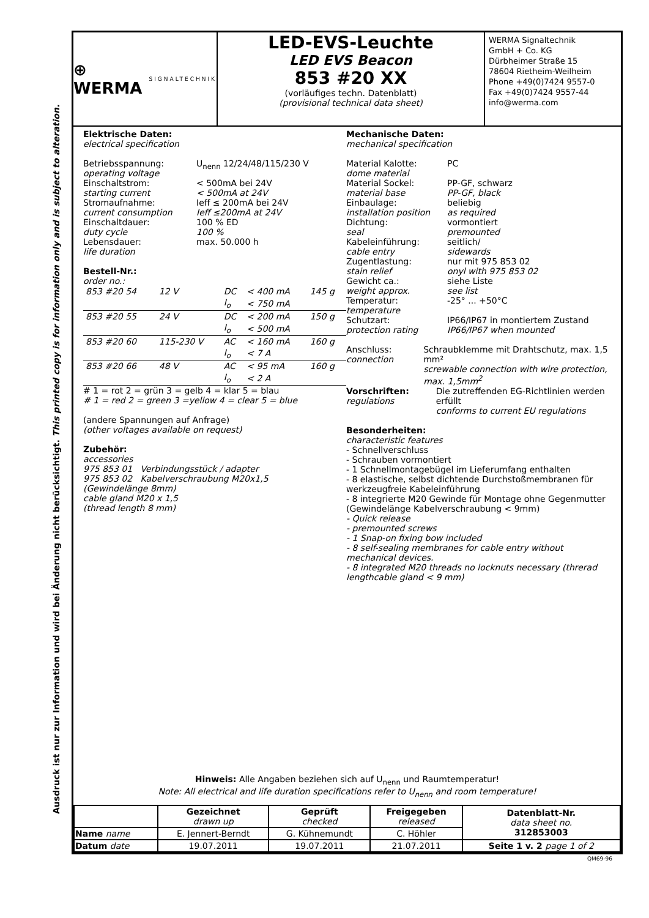Ausdruck ist nur zur Information und wird bei Änderung nicht berücksichtigt. This printed copy is for information only and is subject to alteration.
⊕ WERMA
SIGNALTECHNIK
LED-EVS-Leuchte
LED EVS Beacon
853 #20 XX
(vorläufiges techn. Datenblatt)
(provisional technical data sheet)
WERMA Signaltechnik
GmbH + Co. KG
Dürbheimer Straße 15
78604 Rietheim-Weilheim
Phone +49(0)7424 9557-0
Fax +49(0)7424 9557-44
info@werma.com
Elektrische Daten:
electrical specification
Betriebsspannung:
operating voltage
U<sub>nenn</sub> 12/24/48/115/230 V
Einschaltstrom:
starting current
< 500mA bei 24V
< 500mA at 24V
Stromaufnahme:
current consumption
Ieff ≤ 200mA bei 24V
Ieff ≤200mA at 24V
Einschaltdauer:
duty cycle
100 % ED
100 %
Lebensdauer:
life duration
max. 50.000 h
Bestell-Nr.:
order no.:
| 853 #20 54 | 12 V | DC | < 400 mA | 145 g |
| | | I<sub>o</sub> | < 750 mA | |
| 853 #20 55 | 24 V | DC | < 200 mA | 150 g |
| | | I<sub>o</sub> | < 500 mA | |
| 853 #20 60 | 115-230 V | AC | < 160 mA | 160 g |
| | | I<sub>o</sub> | < 7 A | |
| 853 #20 66 | 48 V | AC | < 95 mA | 160 g |
| | | I<sub>o</sub> | < 2 A | |
# 1 = rot 2 = grün 3 = gelb 4 = klar 5 = blau
# 1 = red 2 = green 3 =yellow 4 = clear 5 = blue
(andere Spannungen auf Anfrage)
(other voltages available on request)
Zubehör:
accessories
975 853 01 Verbindungsstück / adapter
975 853 02 Kabelverschraubung M20x1,5
(Gewindelänge 8mm)
cable gland M20 x 1,5
(thread length 8 mm)
Mechanische Daten:
mechanical specification
Material Kalotte:
dome material
PC
Material Sockel:
material base
PP-GF, schwarz
PP-GF, black
Einbaulage:
installation position
beliebig
as required
Dichtung:
seal
vormontiert
premounted
Kabeleinführung:
cable entry
seitlich/
sidewards
Zugentlastung:
stain relief
nur mit 975 853 02
onyl with 975 853 02
Gewicht ca.:
weight approx.
siehe Liste
see list
Temperatur:
temperature
-25° ... +50°C
Schutzart:
protection rating
IP66/IP67 in montiertem Zustand
IP66/IP67 when mounted
Anschluss:
connection
Schraubklemme mit Drahtschutz, max. 1,5 mm²
screwable connection with wire protection, max. 1,5mm<sup>2</sup>
Vorschriften:
regulations
Die zutreffenden EG-Richtlinien werden erfüllt
conforms to current EU regulations
Besonderheiten:
characteristic features
- Schnellverschluss
- Schrauben vormontiert
- 1 Schnellmontagebügel im Lieferumfang enthalten
- 8 elastische, selbst dichtende Durchstoßmembranen für werkzeugfreie Kabeleinführung
- 8 integrierte M20 Gewinde für Montage ohne Gegenmutter (Gewindelänge Kabelverschraubung < 9mm)
- Quick release
- premounted screws
- 1 Snap-on fixing bow included
- 8 self-sealing membranes for cable entry without mechanical devices.
- 8 integrated M20 threads no locknuts necessary (threrad lengthcable gland < 9 mm)
Hinweis: Alle Angaben beziehen sich auf U<sub>nenn</sub> und Raumtemperatur!
Note: All electrical and life duration specifications refer to U<sub>nenn</sub> and room temperature!
| | Gezeichnet drawn up | Geprüft checked | Freigegeben released | Datenblatt-Nr. data sheet no. 312853003 |
| --- | --- | --- | --- | --- |
| Name name | E. Jennert-Berndt | G. Kühnemundt | C. Höhler | |
| Datum date | 19.07.2011 | 19.07.2011 | 21.07.2011 | Seite 1 v. 2 page 1 of 2 |
QM69-96